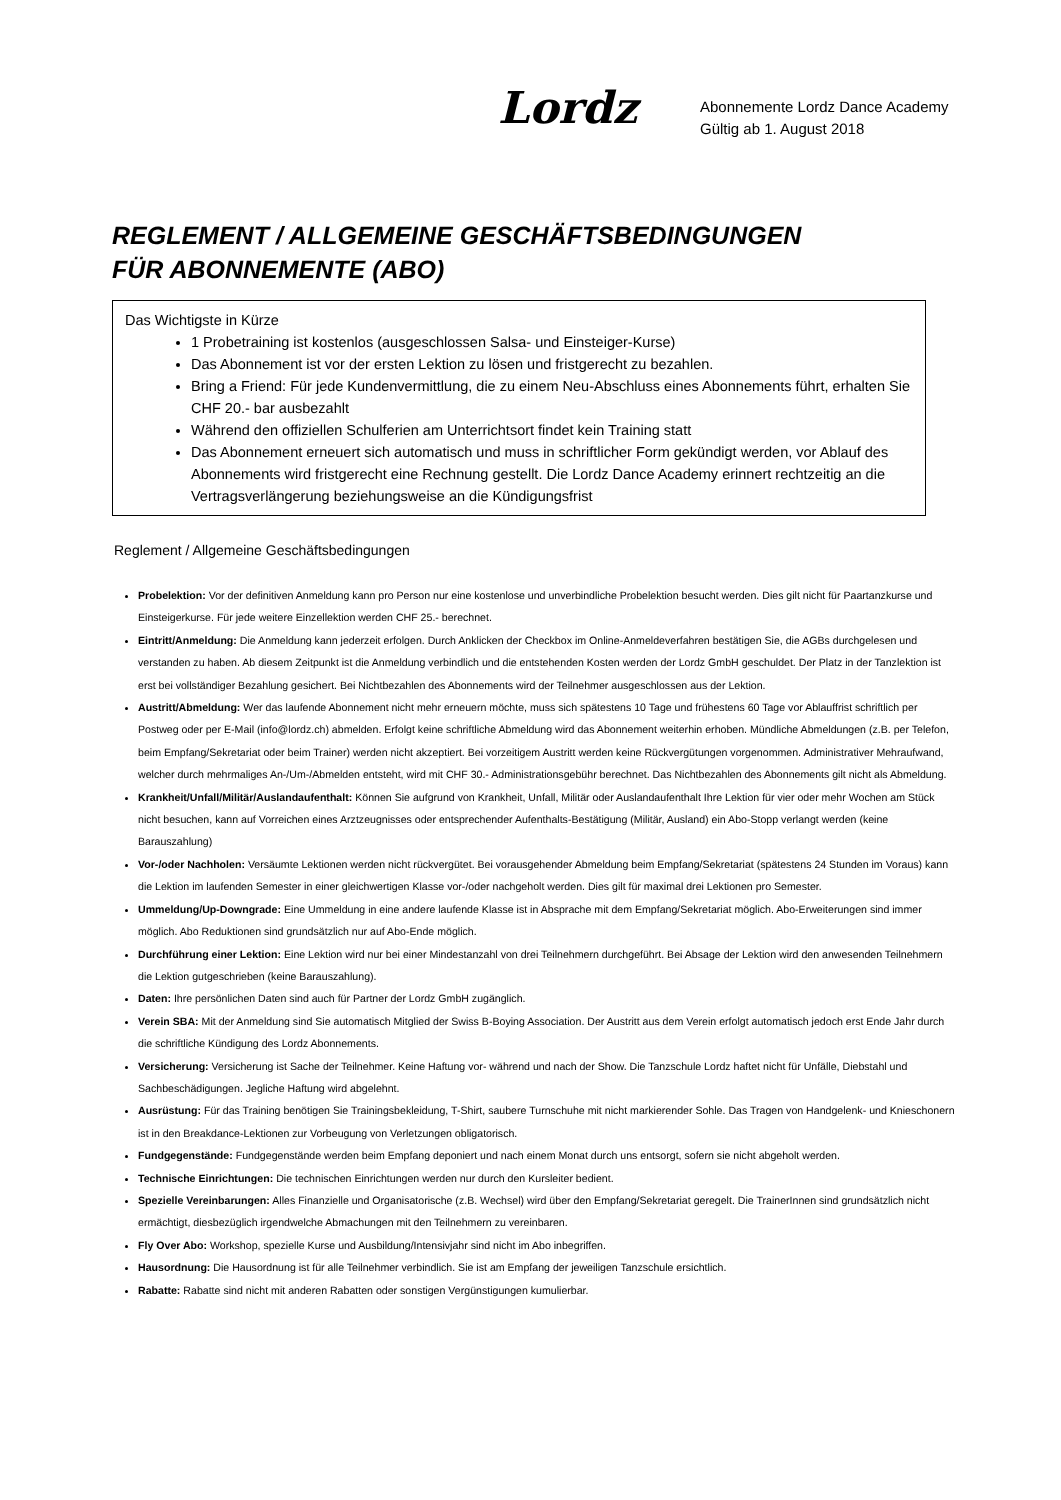Lordz
Abonnemente Lordz Dance Academy
Gültig ab 1. August 2018
REGLEMENT / ALLGEMEINE GESCHÄFTSBEDINGUNGEN
FÜR ABONNEMENTE (ABO)
Das Wichtigste in Kürze
1 Probetraining ist kostenlos (ausgeschlossen Salsa- und Einsteiger-Kurse)
Das Abonnement ist vor der ersten Lektion zu lösen und fristgerecht zu bezahlen.
Bring a Friend: Für jede Kundenvermittlung, die zu einem Neu-Abschluss eines Abonnements führt, erhalten Sie CHF 20.- bar ausbezahlt
Während den offiziellen Schulferien am Unterrichtsort findet kein Training statt
Das Abonnement erneuert sich automatisch und muss in schriftlicher Form gekündigt werden, vor Ablauf des Abonnements wird fristgerecht eine Rechnung gestellt. Die Lordz Dance Academy erinnert rechtzeitig an die Vertragsverlängerung beziehungsweise an die Kündigungsfrist
Reglement / Allgemeine Geschäftsbedingungen
Probelektion: Vor der definitiven Anmeldung kann pro Person nur eine kostenlose und unverbindliche Probelektion besucht werden. Dies gilt nicht für Paartanzkurse und Einsteigerkurse. Für jede weitere Einzellektion werden CHF 25.- berechnet.
Eintritt/Anmeldung: Die Anmeldung kann jederzeit erfolgen. Durch Anklicken der Checkbox im Online-Anmeldeverfahren bestätigen Sie, die AGBs durchgelesen und verstanden zu haben. Ab diesem Zeitpunkt ist die Anmeldung verbindlich und die entstehenden Kosten werden der Lordz GmbH geschuldet. Der Platz in der Tanzlektion ist erst bei vollständiger Bezahlung gesichert. Bei Nichtbezahlen des Abonnements wird der Teilnehmer ausgeschlossen aus der Lektion.
Austritt/Abmeldung: Wer das laufende Abonnement nicht mehr erneuern möchte, muss sich spätestens 10 Tage und frühestens 60 Tage vor Ablauffrist schriftlich per Postweg oder per E-Mail (info@lordz.ch) abmelden. Erfolgt keine schriftliche Abmeldung wird das Abonnement weiterhin erhoben. Mündliche Abmeldungen (z.B. per Telefon, beim Empfang/Sekretariat oder beim Trainer) werden nicht akzeptiert. Bei vorzeitigem Austritt werden keine Rückvergütungen vorgenommen. Administrativer Mehraufwand, welcher durch mehrmaliges An-/Um-/Abmelden entsteht, wird mit CHF 30.- Administrationsgebühr berechnet. Das Nichtbezahlen des Abonnements gilt nicht als Abmeldung.
Krankheit/Unfall/Militär/Auslandaufenthalt: Können Sie aufgrund von Krankheit, Unfall, Militär oder Auslandaufenthalt Ihre Lektion für vier oder mehr Wochen am Stück nicht besuchen, kann auf Vorreichen eines Arztzeugnisses oder entsprechender Aufenthalts-Bestätigung (Militär, Ausland) ein Abo-Stopp verlangt werden (keine Barauszahlung)
Vor-/oder Nachholen: Versäumte Lektionen werden nicht rückvergütet. Bei vorausgehender Abmeldung beim Empfang/Sekretariat (spätestens 24 Stunden im Voraus) kann die Lektion im laufenden Semester in einer gleichwertigen Klasse vor-/oder nachgeholt werden. Dies gilt für maximal drei Lektionen pro Semester.
Ummeldung/Up-Downgrade: Eine Ummeldung in eine andere laufende Klasse ist in Absprache mit dem Empfang/Sekretariat möglich. Abo-Erweiterungen sind immer möglich. Abo Reduktionen sind grundsätzlich nur auf Abo-Ende möglich.
Durchführung einer Lektion: Eine Lektion wird nur bei einer Mindestanzahl von drei Teilnehmern durchgeführt. Bei Absage der Lektion wird den anwesenden Teilnehmern die Lektion gutgeschrieben (keine Barauszahlung).
Daten: Ihre persönlichen Daten sind auch für Partner der Lordz GmbH zugänglich.
Verein SBA: Mit der Anmeldung sind Sie automatisch Mitglied der Swiss B-Boying Association. Der Austritt aus dem Verein erfolgt automatisch jedoch erst Ende Jahr durch die schriftliche Kündigung des Lordz Abonnements.
Versicherung: Versicherung ist Sache der Teilnehmer. Keine Haftung vor- während und nach der Show. Die Tanzschule Lordz haftet nicht für Unfälle, Diebstahl und Sachbeschädigungen. Jegliche Haftung wird abgelehnt.
Ausrüstung: Für das Training benötigen Sie Trainingsbekleidung, T-Shirt, saubere Turnschuhe mit nicht markierender Sohle. Das Tragen von Handgelenk- und Knieschonern ist in den Breakdance-Lektionen zur Vorbeugung von Verletzungen obligatorisch.
Fundgegenstände: Fundgegenstände werden beim Empfang deponiert und nach einem Monat durch uns entsorgt, sofern sie nicht abgeholt werden.
Technische Einrichtungen: Die technischen Einrichtungen werden nur durch den Kursleiter bedient.
Spezielle Vereinbarungen: Alles Finanzielle und Organisatorische (z.B. Wechsel) wird über den Empfang/Sekretariat geregelt. Die TrainerInnen sind grundsätzlich nicht ermächtigt, diesbezüglich irgendwelche Abmachungen mit den Teilnehmern zu vereinbaren.
Fly Over Abo: Workshop, spezielle Kurse und Ausbildung/Intensivjahr sind nicht im Abo inbegriffen.
Hausordnung: Die Hausordnung ist für alle Teilnehmer verbindlich. Sie ist am Empfang der jeweiligen Tanzschule ersichtlich.
Rabatte: Rabatte sind nicht mit anderen Rabatten oder sonstigen Vergünstigungen kumulierbar.